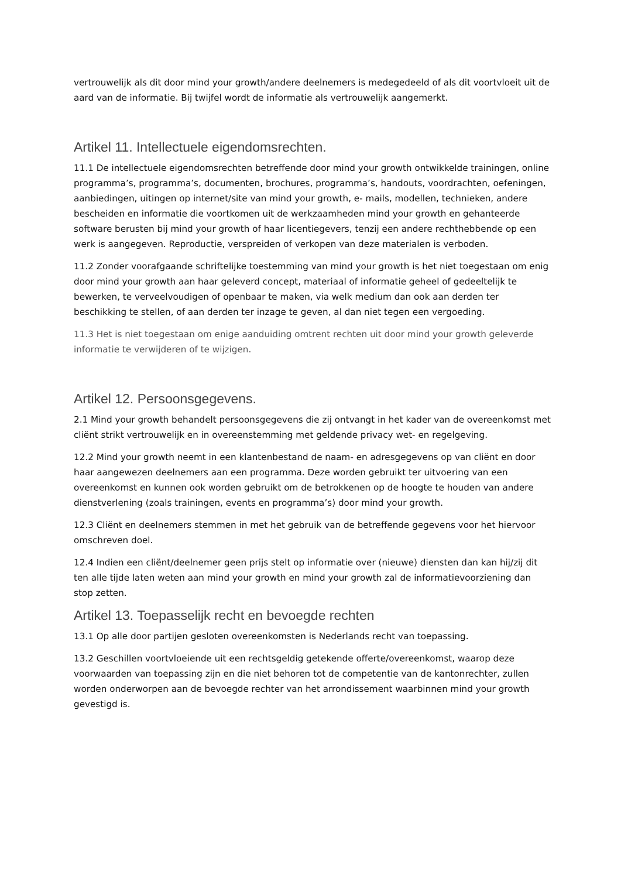vertrouwelijk als dit door mind your growth/andere deelnemers is medegedeeld of als dit voortvloeit uit de aard van de informatie. Bij twijfel wordt de informatie als vertrouwelijk aangemerkt.
Artikel 11. Intellectuele eigendomsrechten.
11.1 De intellectuele eigendomsrechten betreffende door mind your growth ontwikkelde trainingen, online programma’s, programma’s, documenten, brochures, programma’s, handouts, voordrachten, oefeningen, aanbiedingen, uitingen op internet/site van mind your growth, e- mails, modellen, technieken, andere bescheiden en informatie die voortkomen uit de werkzaamheden mind your growth en gehanteerde software berusten bij mind your growth of haar licentiegevers, tenzij een andere rechthebbende op een werk is aangegeven. Reproductie, verspreiden of verkopen van deze materialen is verboden.
11.2 Zonder voorafgaande schriftelijke toestemming van mind your growth is het niet toegestaan om enig door mind your growth aan haar geleverd concept, materiaal of informatie geheel of gedeeltelijk te bewerken, te verveelvoudigen of openbaar te maken, via welk medium dan ook aan derden ter beschikking te stellen, of aan derden ter inzage te geven, al dan niet tegen een vergoeding.
11.3 Het is niet toegestaan om enige aanduiding omtrent rechten uit door mind your growth geleverde informatie te verwijderen of te wijzigen.
Artikel 12. Persoonsgegevens.
2.1 Mind your growth behandelt persoonsgegevens die zij ontvangt in het kader van de overeenkomst met cliënt strikt vertrouwelijk en in overeenstemming met geldende privacy wet- en regelgeving.
12.2 Mind your growth neemt in een klantenbestand de naam- en adresgegevens op van cliënt en door haar aangewezen deelnemers aan een programma. Deze worden gebruikt ter uitvoering van een overeenkomst en kunnen ook worden gebruikt om de betrokkenen op de hoogte te houden van andere dienstverlening (zoals trainingen, events en programma’s) door mind your growth.
12.3 Cliënt en deelnemers stemmen in met het gebruik van de betreffende gegevens voor het hiervoor omschreven doel.
12.4 Indien een cliënt/deelnemer geen prijs stelt op informatie over (nieuwe) diensten dan kan hij/zij dit ten alle tijde laten weten aan mind your growth en mind your growth zal de informatievoorziening dan stop zetten.
Artikel 13. Toepasselijk recht en bevoegde rechten
13.1 Op alle door partijen gesloten overeenkomsten is Nederlands recht van toepassing.
13.2 Geschillen voortvloeiende uit een rechtsgeldig getekende offerte/overeenkomst, waarop deze voorwaarden van toepassing zijn en die niet behoren tot de competentie van de kantonrechter, zullen worden onderworpen aan de bevoegde rechter van het arrondissement waarbinnen mind your growth gevestigd is.